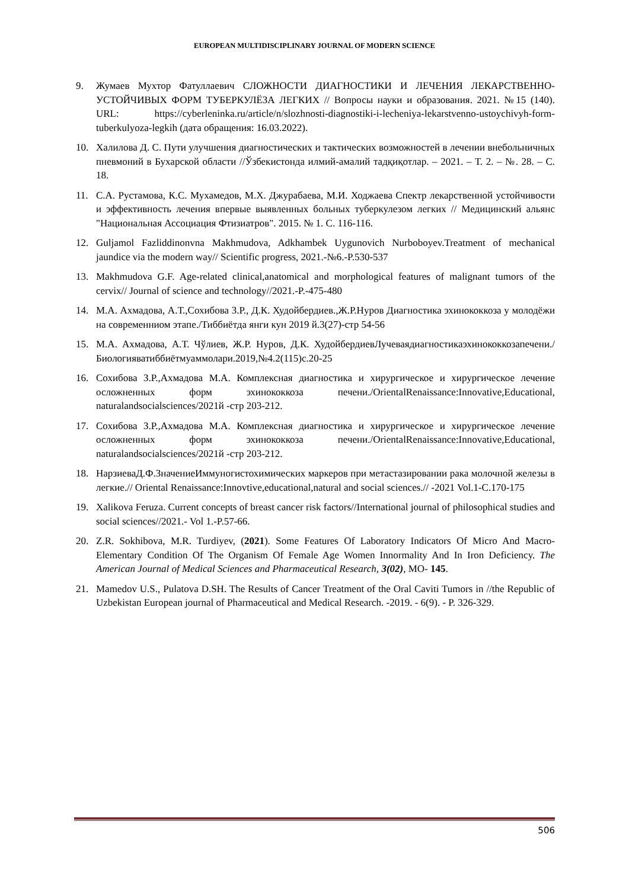EUROPEAN MULTIDISCIPLINARY JOURNAL OF MODERN SCIENCE
9. Жумаев Мухтор Фатуллаевич СЛОЖНОСТИ ДИАГНОСТИКИ И ЛЕЧЕНИЯ ЛЕКАРСТВЕННО-УСТОЙЧИВЫХ ФОРМ ТУБЕРКУЛЁЗА ЛЕГКИХ // Вопросы науки и образования. 2021. №15 (140). URL: https://cyberleninka.ru/article/n/slozhnosti-diagnostiki-i-lecheniya-lekarstvenno-ustoychivyh-form-tuberkulyoza-legkih (дата обращения: 16.03.2022).
10. Халилова Д. С. Пути улучшения диагностических и тактических возможностей в лечении внебольничных пневмоний в Бухарской области //Ўзбекистонда илмий-амалий тадқиқотлар. – 2021. – Т. 2. – №. 28. – С. 18.
11. С.А. Рустамова, К.С. Мухамедов, М.Х. Джурабаева, М.И. Ходжаева Спектр лекарственной устойчивости и эффективность лечения впервые выявленных больных туберкулезом легких // Медицинский альянс "Национальная Ассоциация Фтизиатров". 2015. № 1. С. 116-116.
12. Guljamol Fazliddinonvna Makhmudova, Adkhambek Uygunovich Nurboboyev.Treatment of mechanical jaundice via the modern way// Scientific progress, 2021.-№6.-P.530-537
13. Makhmudova G.F. Age-related clinical,anatomical and morphological features of malignant tumors of the cervix// Journal of science and technology//2021.-P.-475-480
14. М.А. Ахмадова, А.Т.,Сохибова З.Р., Д.К. Худойбердиев.,Ж.Р.Нуров Диагностика эхинококкоза у молодёжи на современниом этапе./Тиббиётда янги кун 2019 й.3(27)-стр 54-56
15. М.А. Ахмадова, А.Т. Чўлиев, Ж.Р. Нуров, Д.К. ХудойбердиевЛучеваядиагностикаэхинококкозапечени./Биологияватиббиётмуаммолари.2019,№4.2(115)с.20-25
16. Сохибова З.Р.,Ахмадова М.А. Комплексная диагностика и хирургическое и хирургическое лечение осложненных форм эхинококкоза печени./OrientalRenaissance:Innovative,Educational, naturalandsocialsciences/2021й -стр 203-212.
17. Сохибова З.Р.,Ахмадова М.А. Комплексная диагностика и хирургическое и хирургическое лечение осложненных форм эхинококкоза печени./OrientalRenaissance:Innovative,Educational, naturalandsocialsciences/2021й -стр 203-212.
18. НарзиеваД.Ф.ЗначениеИммуногистохимических маркеров при метастазировании рака молочной железы в легкие.// Oriental Renaissance:Innovtive,educational,natural and social sciences.// -2021 Vol.1-C.170-175
19. Xalikova Feruza. Current concepts of breast cancer risk factors//International journal of philosophical studies and social sciences//2021.- Vol 1.-P.57-66.
20. Z.R. Sokhibova, M.R. Turdiyev, (2021). Some Features Of Laboratory Indicators Of Micro And Macro-Elementary Condition Of The Organism Of Female Age Women Innormality And In Iron Deficiency. The American Journal of Medical Sciences and Pharmaceutical Research, 3(02), MO- 145.
21. Mamedov U.S., Pulatova D.SH. The Results of Cancer Treatment of the Oral Caviti Tumors in //the Republic of Uzbekistan European journal of Pharmaceutical and Medical Research. -2019. - 6(9). - P. 326-329.
506